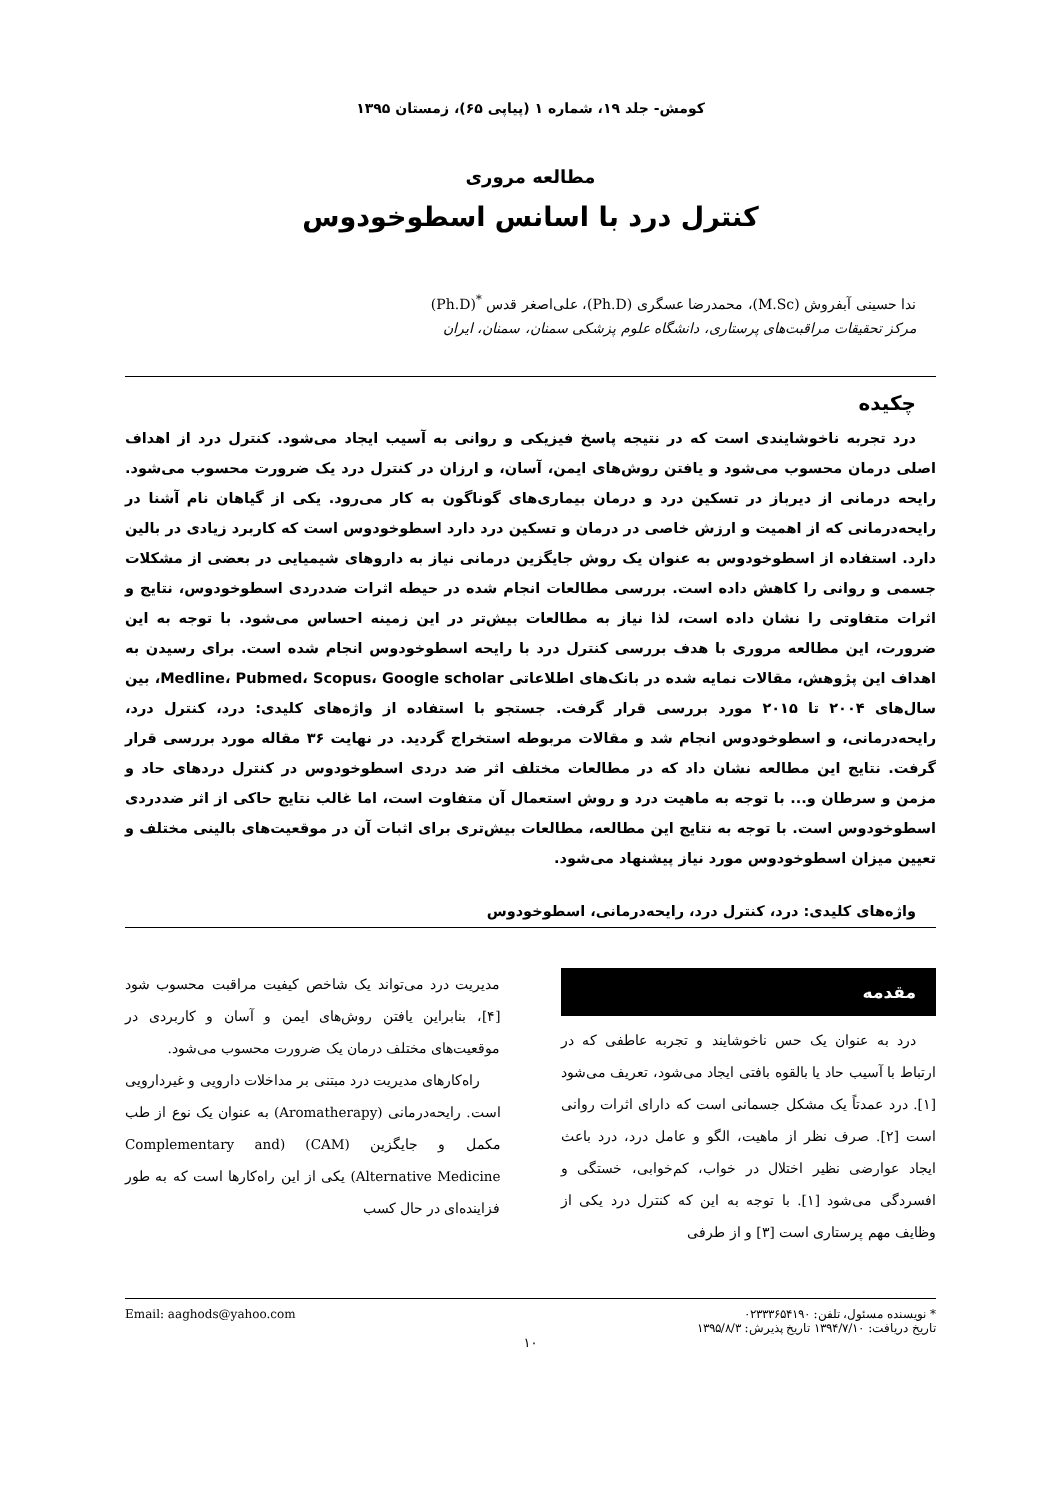کومش- جلد ۱۹، شماره ۱ (پیاپی ۶۵)، زمستان ۱۳۹۵
مطالعه مروری
کنترل درد با اسانس اسطوخودوس
ندا حسینی آبفروش (M.Sc)، محمدرضا عسگری (Ph.D)، علی‌اصغر قدس <sup>*</sup>(Ph.D)
مرکز تحقیقات مراقبت‌های پرستاری، دانشگاه علوم پزشکی سمنان، سمنان، ایران
چکیده
درد تجربه ناخوشایندی است که در نتیجه پاسخ فیزیکی و روانی به آسیب ایجاد می‌شود. کنترل درد از اهداف اصلی درمان محسوب می‌شود و یافتن روش‌های ایمن، آسان، و ارزان در کنترل درد یک ضرورت محسوب می‌شود. رایحه درمانی از دیرباز در تسکین درد و درمان بیماری‌های گوناگون به کار می‌رود. یکی از گیاهان نام آشنا در رایحه‌درمانی که از اهمیت و ارزش خاصی در درمان و تسکین درد دارد اسطوخودوس است که کاربرد زیادی در بالین دارد. استفاده از اسطوخودوس به عنوان یک روش جایگزین درمانی نیاز به داروهای شیمیایی در بعضی از مشکلات جسمی و روانی را کاهش داده است. بررسی مطالعات انجام شده در حیطه اثرات ضددردی اسطوخودوس، نتایج و اثرات متفاوتی را نشان داده است، لذا نیاز به مطالعات بیش‌تر در این زمینه احساس می‌شود. با توجه به این ضرورت، این مطالعه مروری با هدف بررسی کنترل درد با رایحه اسطوخودوس انجام شده است. برای رسیدن به اهداف این پژوهش، مقالات نمایه شده در بانک‌های اطلاعاتی Medline، Pubmed، Scopus، Google scholar، بین سال‌های ۲۰۰۴ تا ۲۰۱۵ مورد بررسی قرار گرفت. جستجو با استفاده از واژه‌های کلیدی: درد، کنترل درد، رایحه‌درمانی، و اسطوخودوس انجام شد و مقالات مربوطه استخراج گردید. در نهایت ۳۶ مقاله مورد بررسی قرار گرفت. نتایج این مطالعه نشان داد که در مطالعات مختلف اثر ضد دردی اسطوخودوس در کنترل دردهای حاد و مزمن و سرطان و... با توجه به ماهیت درد و روش استعمال آن متفاوت است، اما غالب نتایج حاکی از اثر ضددردی اسطوخودوس است. با توجه به نتایج این مطالعه، مطالعات بیش‌تری برای اثبات آن در موقعیت‌های بالینی مختلف و تعیین میزان اسطوخودوس مورد نیاز پیشنهاد می‌شود.
واژه‌های کلیدی: درد، کنترل درد، رایحه‌درمانی، اسطوخودوس
مقدمه
درد به عنوان یک حس ناخوشایند و تجربه عاطفی که در ارتباط با آسیب حاد یا بالقوه بافتی ایجاد می‌شود، تعریف می‌شود [۱]. درد عمدتاً یک مشکل جسمانی است که دارای اثرات روانی است [۲]. صرف نظر از ماهیت، الگو و عامل درد، درد باعث ایجاد عوارضی نظیر اختلال در خواب، کم‌خوابی، خستگی و افسردگی می‌شود [۱]. با توجه به این که کنترل درد یکی از وظایف مهم پرستاری است [۳] و از طرفی
مدیریت درد می‌تواند یک شاخص کیفیت مراقبت محسوب شود [۴]، بنابراین یافتن روش‌های ایمن و آسان و کاربردی در موقعیت‌های مختلف درمان یک ضرورت محسوب می‌شود.
راه‌کارهای مدیریت درد مبتنی بر مداخلات دارویی و غیردارویی است. رایحه‌درمانی (Aromatherapy) به عنوان یک نوع از طب مکمل و جایگزین (CAM) (Complementary and Alternative Medicine) یکی از این راه‌کارها است که به طور فزاینده‌ای در حال کسب
* نویسنده مسئول، تلفن: ۰۲۳۳۳۶۵۴۱۹۰
تاریخ دریافت: ۱۳۹۴/۷/۱۰ تاریخ پذیرش: ۱۳۹۵/۸/۳ Email: aaghods@yahoo.com
۱۰